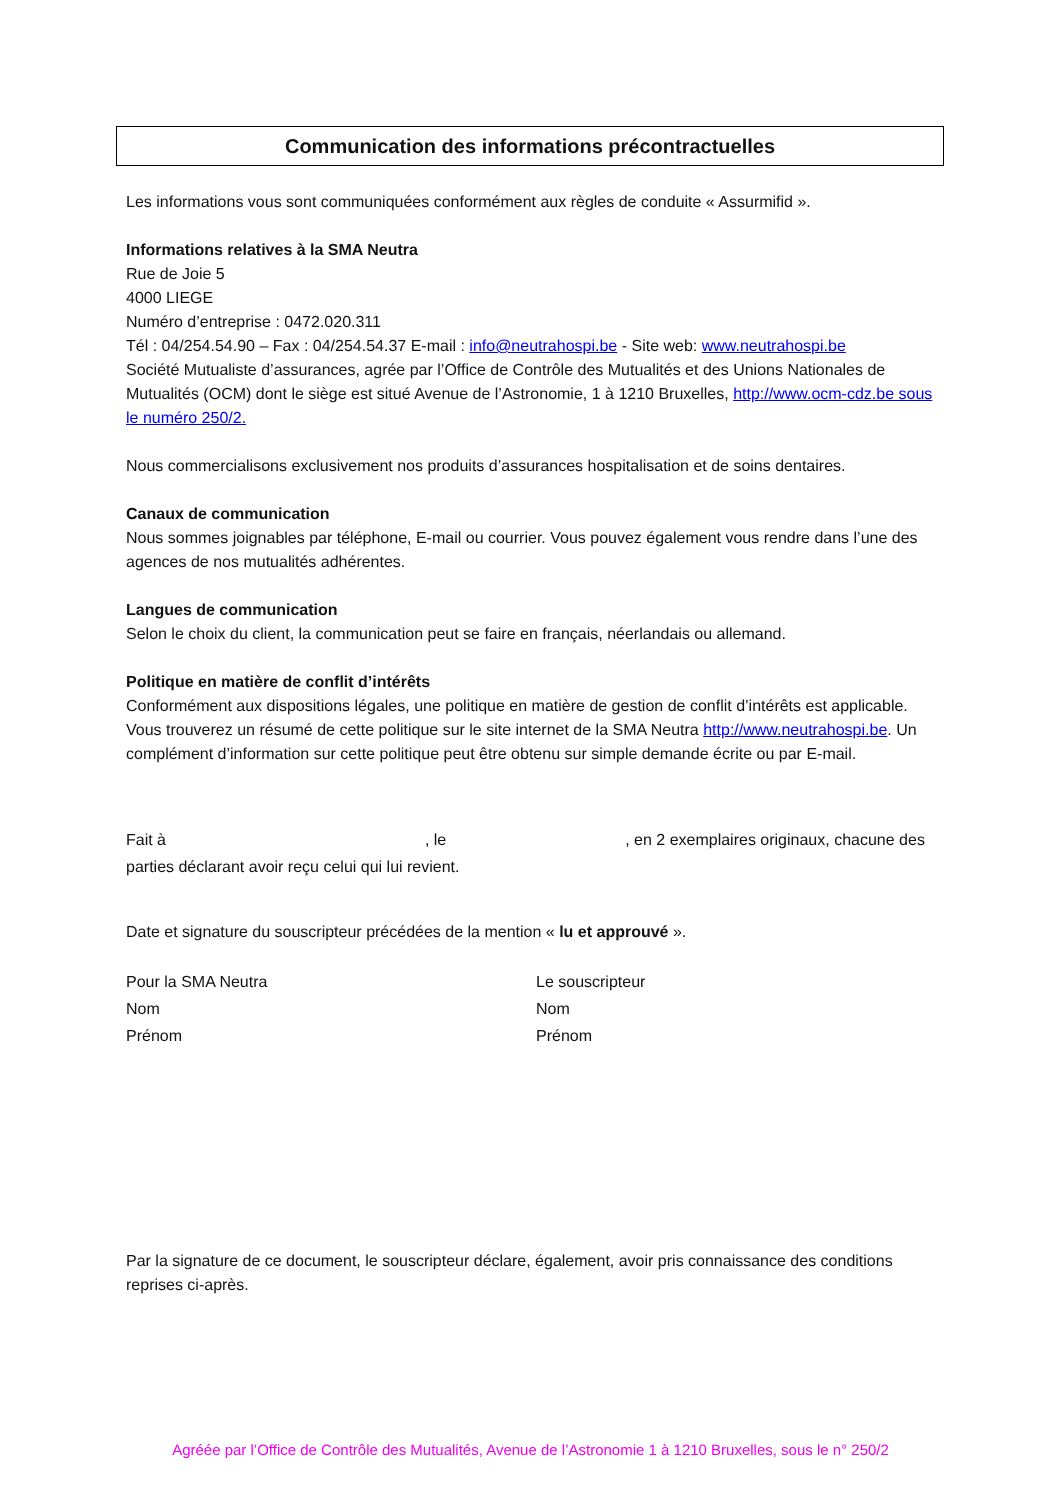Communication des informations précontractuelles
Les informations vous sont communiquées conformément aux règles de conduite « Assurmifid ».
Informations relatives à la SMA Neutra
Rue de Joie 5
4000 LIEGE
Numéro d’entreprise : 0472.020.311
Tél : 04/254.54.90 – Fax : 04/254.54.37 E-mail : info@neutrahospi.be - Site web: www.neutrahospi.be
Société Mutualiste d’assurances, agrée par l’Office de Contrôle des Mutualités et des Unions Nationales de Mutualités (OCM) dont le siège est situé Avenue de l’Astronomie, 1 à 1210 Bruxelles, http://www.ocm-cdz.be sous le numéro 250/2.
Nous commercialisons exclusivement nos produits d’assurances hospitalisation et de soins dentaires.
Canaux de communication
Nous sommes joignables par téléphone, E-mail ou courrier. Vous pouvez également vous rendre dans l’une des agences de nos mutualités adhérentes.
Langues de communication
Selon le choix du client, la communication peut se faire en français, néerlandais ou allemand.
Politique en matière de conflit d’intérêts
Conformément aux dispositions légales, une politique en matière de gestion de conflit d’intérêts est applicable. Vous trouverez un résumé de cette politique sur le site internet de la SMA Neutra http://www.neutrahospi.be. Un complément d’information sur cette politique peut être obtenu sur simple demande écrite ou par E-mail.
Fait à , le , en 2 exemplaires originaux, chacune des parties déclarant avoir reçu celui qui lui revient.
Date et signature du souscripteur précédées de la mention « lu et approuvé ».
Pour la SMA Neutra
Nom
Prénom
Le souscripteur
Nom
Prénom
Par la signature de ce document, le souscripteur déclare, également, avoir pris connaissance des conditions reprises ci-après.
Agréée par l’Office de Contrôle des Mutualités, Avenue de l’Astronomie 1 à 1210 Bruxelles, sous le n° 250/2